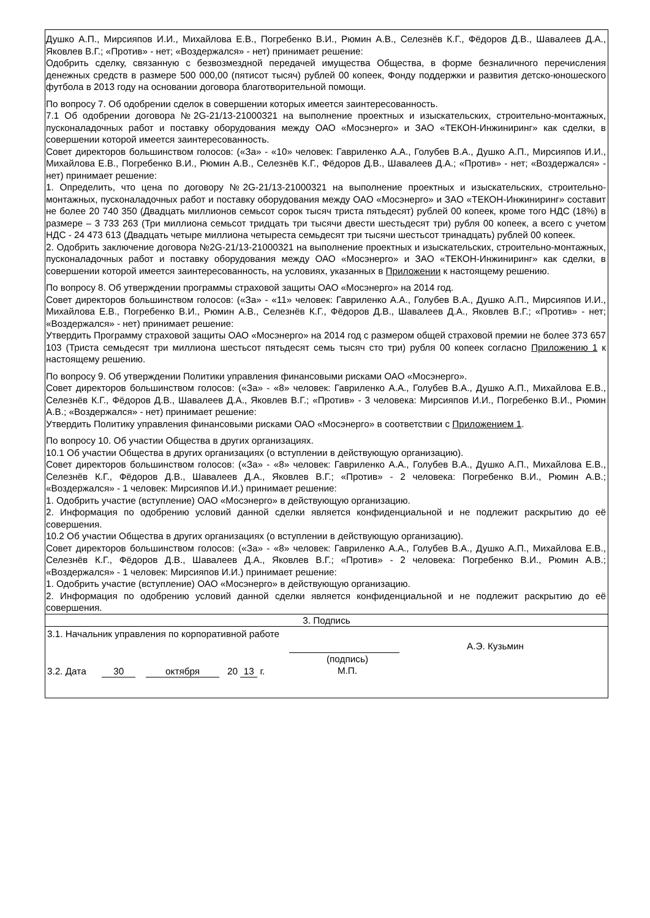Душко А.П., Мирсияпов И.И., Михайлова Е.В., Погребенко В.И., Рюмин А.В., Селезнёв К.Г., Фёдоров Д.В., Шавалеев Д.А., Яковлев В.Г.; «Против» - нет; «Воздержался» - нет) принимает решение:
Одобрить сделку, связанную с безвозмездной передачей имущества Общества, в форме безналичного перечисления денежных средств в размере 500 000,00 (пятисот тысяч) рублей 00 копеек, Фонду поддержки и развития детско-юношеского футбола в 2013 году на основании договора благотворительной помощи.
По вопросу 7. Об одобрении сделок в совершении которых имеется заинтересованность.
7.1 Об одобрении договора №2G-21/13-21000321 на выполнение проектных и изыскательских, строительно-монтажных, пусконаладочных работ и поставку оборудования между ОАО «Мосэнерго» и ЗАО «ТЕКОН-Инжиниринг» как сделки, в совершении которой имеется заинтересованность.
Совет директоров большинством голосов: («За» - «10» человек: Гавриленко А.А., Голубев В.А., Душко А.П., Мирсияпов И.И., Михайлова Е.В., Погребенко В.И., Рюмин А.В., Селезнёв К.Г., Фёдоров Д.В., Шавалеев Д.А.; «Против» - нет; «Воздержался» - нет) принимает решение:
1. Определить, что цена по договору №2G-21/13-21000321 на выполнение проектных и изыскательских, строительно-монтажных, пусконаладочных работ и поставку оборудования между ОАО «Мосэнерго» и ЗАО «ТЕКОН-Инжиниринг» составит не более 20 740 350 (Двадцать миллионов семьсот сорок тысяч триста пятьдесят) рублей 00 копеек, кроме того НДС (18%) в размере – 3 733 263 (Три миллиона семьсот тридцать три тысячи двести шестьдесят три) рубля 00 копеек, а всего с учетом НДС - 24 473 613 (Двадцать четыре миллиона четыреста семьдесят три тысячи шестьсот тринадцать) рублей 00 копеек.
2. Одобрить заключение договора №2G-21/13-21000321 на выполнение проектных и изыскательских, строительно-монтажных, пусконаладочных работ и поставку оборудования между ОАО «Мосэнерго» и ЗАО «ТЕКОН-Инжиниринг» как сделки, в совершении которой имеется заинтересованность, на условиях, указанных в Приложении к настоящему решению.
По вопросу 8. Об утверждении программы страховой защиты ОАО «Мосэнерго» на 2014 год.
Совет директоров большинством голосов: («За» - «11» человек: Гавриленко А.А., Голубев В.А., Душко А.П., Мирсияпов И.И., Михайлова Е.В., Погребенко В.И., Рюмин А.В., Селезнёв К.Г., Фёдоров Д.В., Шавалеев Д.А., Яковлев В.Г.; «Против» - нет; «Воздержался» - нет) принимает решение:
Утвердить Программу страховой защиты ОАО «Мосэнерго» на 2014 год с размером общей страховой премии не более 373 657 103 (Триста семьдесят три миллиона шестьсот пятьдесят семь тысяч сто три) рубля 00 копеек согласно Приложению 1 к настоящему решению.
По вопросу 9. Об утверждении Политики управления финансовыми рисками ОАО «Мосэнерго».
Совет директоров большинством голосов: («За» - «8» человек: Гавриленко А.А., Голубев В.А., Душко А.П., Михайлова Е.В., Селезнёв К.Г., Фёдоров Д.В., Шавалеев Д.А., Яковлев В.Г.; «Против» - 3 человека: Мирсияпов И.И., Погребенко В.И., Рюмин А.В.; «Воздержался» - нет) принимает решение:
Утвердить Политику управления финансовыми рисками ОАО «Мосэнерго» в соответствии с Приложением 1.
По вопросу 10. Об участии Общества в других организациях.
10.1 Об участии Общества в других организациях (о вступлении в действующую организацию).
Совет директоров большинством голосов: («За» - «8» человек: Гавриленко А.А., Голубев В.А., Душко А.П., Михайлова Е.В., Селезнёв К.Г., Фёдоров Д.В., Шавалеев Д.А., Яковлев В.Г.; «Против» - 2 человека: Погребенко В.И., Рюмин А.В.; «Воздержался» - 1 человек: Мирсияпов И.И.) принимает решение:
1. Одобрить участие (вступление) ОАО «Мосэнерго» в действующую организацию.
2. Информация по одобрению условий данной сделки является конфиденциальной и не подлежит раскрытию до её совершения.
10.2 Об участии Общества в других организациях (о вступлении в действующую организацию).
Совет директоров большинством голосов: («За» - «8» человек: Гавриленко А.А., Голубев В.А., Душко А.П., Михайлова Е.В., Селезнёв К.Г., Фёдоров Д.В., Шавалеев Д.А., Яковлев В.Г.; «Против» - 2 человека: Погребенко В.И., Рюмин А.В.; «Воздержался» - 1 человек: Мирсияпов И.И.) принимает решение:
1. Одобрить участие (вступление) ОАО «Мосэнерго» в действующую организацию.
2. Информация по одобрению условий данной сделки является конфиденциальной и не подлежит раскрытию до её совершения.
3. Подпись
| 3.1. Начальник управления по корпоративной работе | | А.Э. Кузьмин |
| 3.2. Дата 30 октября 20 13 г. | (подпись) М.П. | |